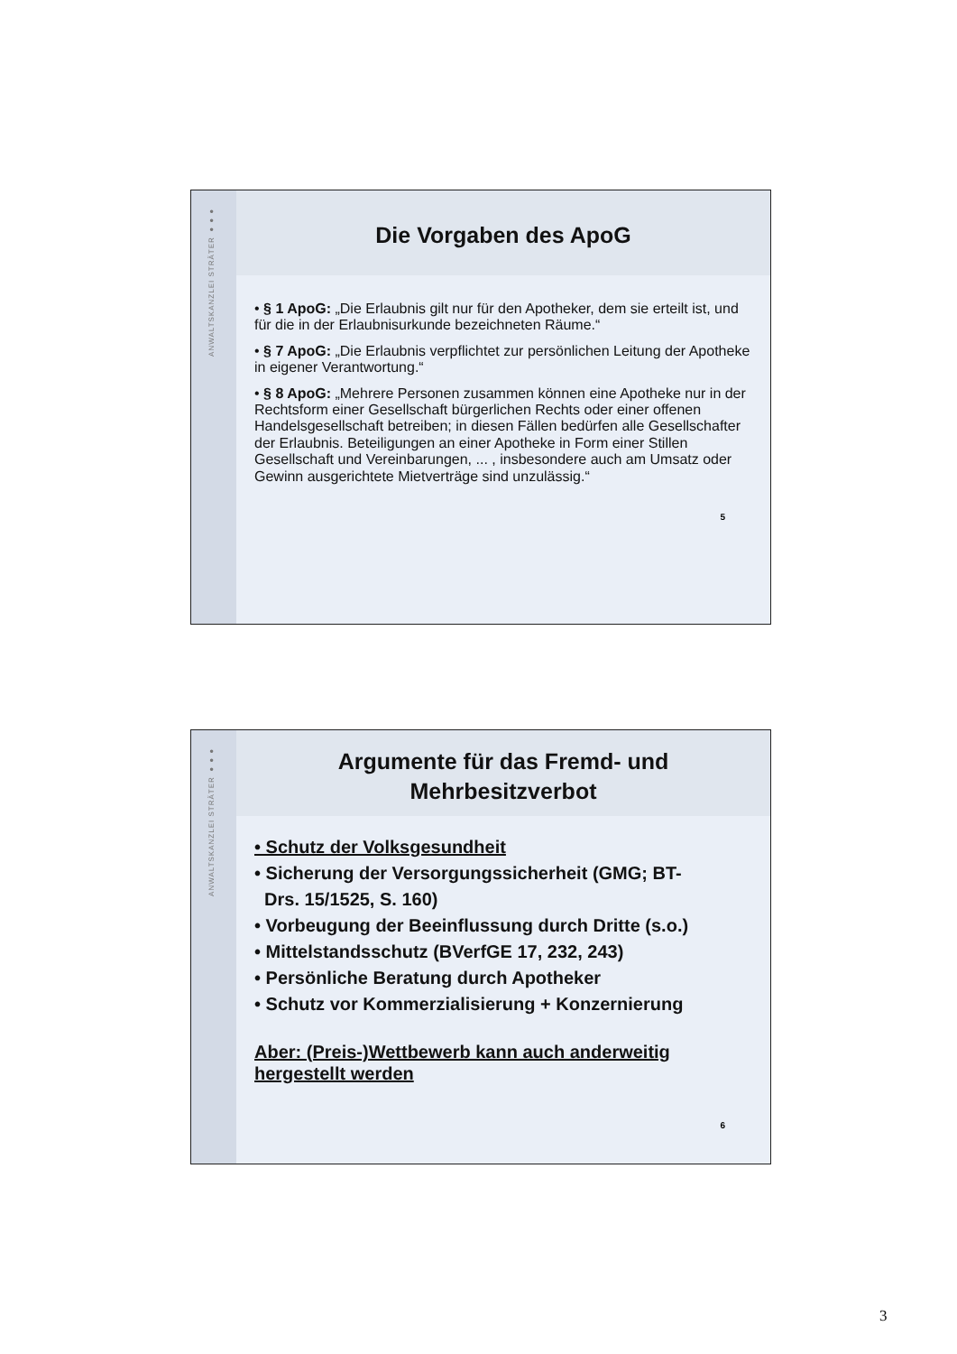ANWALTSKANZLEI STRÄTER ●●●
Die Vorgaben des ApoG
• § 1 ApoG: „Die Erlaubnis gilt nur für den Apotheker, dem sie erteilt ist, und für die in der Erlaubnisurkunde bezeichneten Räume.“
• § 7 ApoG: „Die Erlaubnis verpflichtet zur persönlichen Leitung der Apotheke in eigener Verantwortung.“
• § 8 ApoG: „Mehrere Personen zusammen können eine Apotheke nur in der Rechtsform einer Gesellschaft bürgerlichen Rechts oder einer offenen Handelsgesellschaft betreiben; in diesen Fällen bedürfen alle Gesellschafter der Erlaubnis. Beteiligungen an einer Apotheke in Form einer Stillen Gesellschaft und Vereinbarungen, ... , insbesondere auch am Umsatz oder Gewinn ausgerichtete Mietverträge sind unzulässig.“
5
ANWALTSKANZLEI STRÄTER ●●●
Argumente für das Fremd- und
Mehrbesitzverbot
• Schutz der Volksgesundheit
• Sicherung der Versorgungssicherheit (GMG; BT-
Drs. 15/1525, S. 160)
• Vorbeugung der Beeinflussung durch Dritte (s.o.)
• Mittelstandsschutz (BVerfGE 17, 232, 243)
• Persönliche Beratung durch Apotheker
• Schutz vor Kommerzialisierung + Konzernierung
Aber: (Preis-)Wettbewerb kann auch anderweitig hergestellt werden
6
3